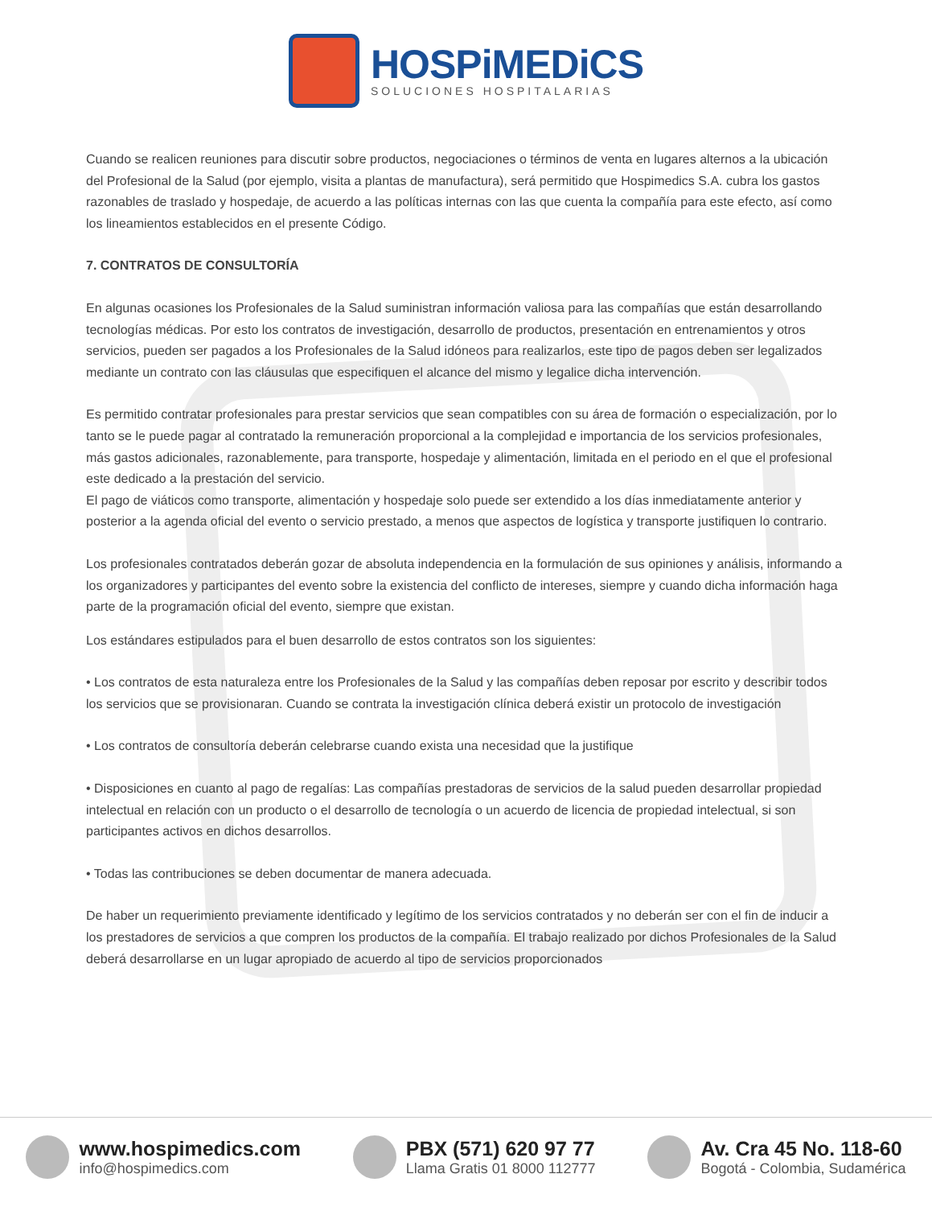HOSPiMEDiCS
SOLUCIONES HOSPITALARIAS
Cuando se realicen reuniones para discutir sobre productos, negociaciones o términos de venta en lugares alternos a la ubicación del Profesional de la Salud (por ejemplo, visita a plantas de manufactura), será permitido que Hospimedics S.A. cubra los gastos razonables de traslado y hospedaje, de acuerdo a las políticas internas con las que cuenta la compañía para este efecto, así como los lineamientos establecidos en el presente Código.
7. CONTRATOS DE CONSULTORÍA
En algunas ocasiones los Profesionales de la Salud suministran información valiosa para las compañías que están desarrollando tecnologías médicas. Por esto los contratos de investigación, desarrollo de productos, presentación en entrenamientos y otros servicios, pueden ser pagados a los Profesionales de la Salud idóneos para realizarlos, este tipo de pagos deben ser legalizados mediante un contrato con las cláusulas que especifiquen el alcance del mismo y legalice dicha intervención.
Es permitido contratar profesionales para prestar servicios que sean compatibles con su área de formación o especialización, por lo tanto se le puede pagar al contratado la remuneración proporcional a la complejidad e importancia de los servicios profesionales, más gastos adicionales, razonablemente, para transporte, hospedaje y alimentación, limitada en el periodo en el que el profesional este dedicado a la prestación del servicio.
El pago de viáticos como transporte, alimentación y hospedaje solo puede ser extendido a los días inmediatamente anterior y posterior a la agenda oficial del evento o servicio prestado, a menos que aspectos de logística y transporte justifiquen lo contrario.
Los profesionales contratados deberán gozar de absoluta independencia en la formulación de sus opiniones y análisis, informando a los organizadores y participantes del evento sobre la existencia del conflicto de intereses, siempre y cuando dicha información haga parte de la programación oficial del evento, siempre que existan.
Los estándares estipulados para el buen desarrollo de estos contratos son los siguientes:
• Los contratos de esta naturaleza entre los Profesionales de la Salud y las compañías deben reposar por escrito y describir todos los servicios que se provisionaran. Cuando se contrata la investigación clínica deberá existir un protocolo de investigación
• Los contratos de consultoría deberán celebrarse cuando exista una necesidad que la justifique
• Disposiciones en cuanto al pago de regalías: Las compañías prestadoras de servicios de la salud pueden desarrollar propiedad intelectual en relación con un producto o el desarrollo de tecnología o un acuerdo de licencia de propiedad intelectual, si son participantes activos en dichos desarrollos.
• Todas las contribuciones se deben documentar de manera adecuada.
De haber un requerimiento previamente identificado y legítimo de los servicios contratados y no deberán ser con el fin de inducir a los prestadores de servicios a que compren los productos de la compañía. El trabajo realizado por dichos Profesionales de la Salud deberá desarrollarse en un lugar apropiado de acuerdo al tipo de servicios proporcionados
www.hospimedics.com
info@hospimedics.com
PBX (571) 620 97 77
Llama Gratis 01 8000 112777
Av. Cra 45 No. 118-60
Bogotá - Colombia, Sudamérica